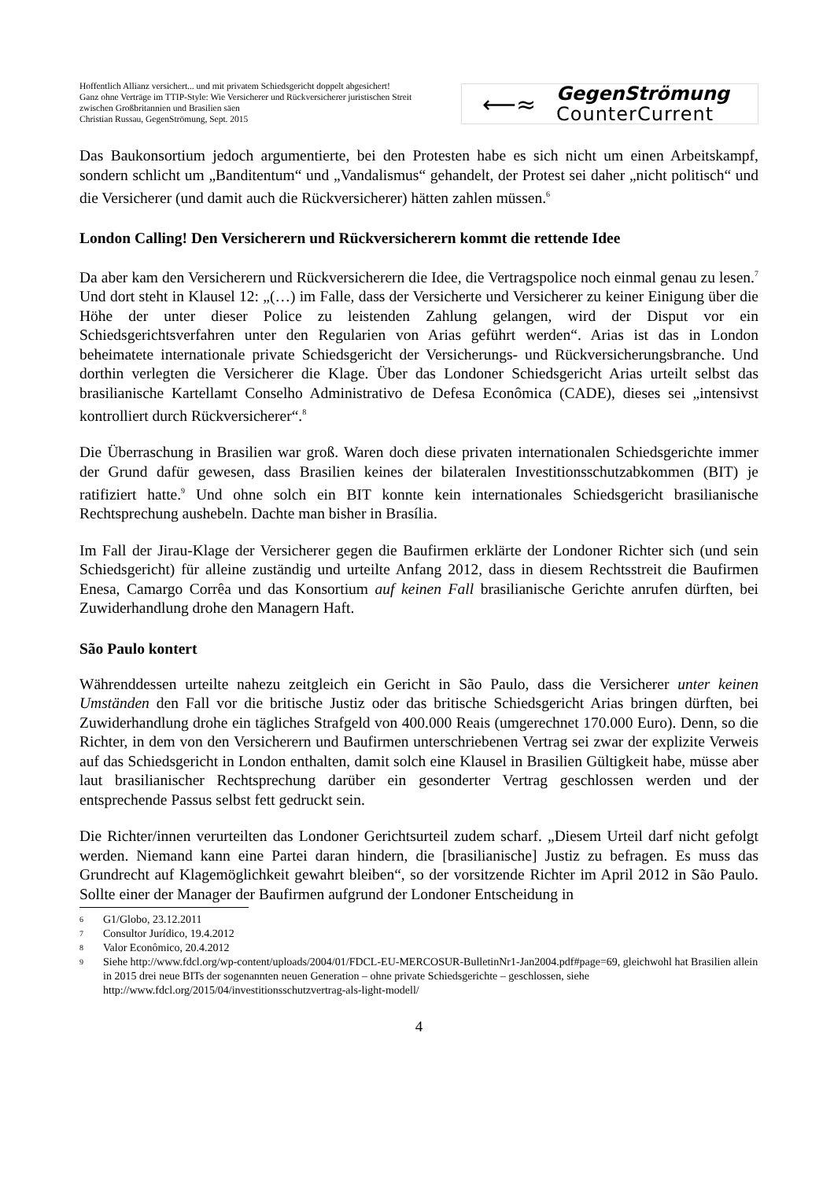Hoffentlich Allianz versichert... und mit privatem Schiedsgericht doppelt abgesichert!
Ganz ohne Verträge im TTIP-Style: Wie Versicherer und Rückversicherer juristischen Streit zwischen Großbritannien und Brasilien säen
Christian Russau, GegenStrömung, Sept. 2015
⟵≈
GegenStrömung
CounterCurrent
Das Baukonsortium jedoch argumentierte, bei den Protesten habe es sich nicht um einen Arbeitskampf, sondern schlicht um „Banditentum“ und „Vandalismus“ gehandelt, der Protest sei daher „nicht politisch“ und die Versicherer (und damit auch die Rückversicherer) hätten zahlen müssen.<sup>6</sup>
London Calling! Den Versicherern und Rückversicherern kommt die rettende Idee
Da aber kam den Versicherern und Rückversicherern die Idee, die Vertragspolice noch einmal genau zu lesen.<sup>7</sup> Und dort steht in Klausel 12: „(…) im Falle, dass der Versicherte und Versicherer zu keiner Einigung über die Höhe der unter dieser Police zu leistenden Zahlung gelangen, wird der Disput vor ein Schiedsgerichtsverfahren unter den Regularien von Arias geführt werden“. Arias ist das in London beheimatete internationale private Schiedsgericht der Versicherungs- und Rückversicherungsbranche. Und dorthin verlegten die Versicherer die Klage. Über das Londoner Schiedsgericht Arias urteilt selbst das brasilianische Kartellamt Conselho Administrativo de Defesa Econômica (CADE), dieses sei „intensivst kontrolliert durch Rückversicherer“.<sup>8</sup>
Die Überraschung in Brasilien war groß. Waren doch diese privaten internationalen Schiedsgerichte immer der Grund dafür gewesen, dass Brasilien keines der bilateralen Investitionsschutzabkommen (BIT) je ratifiziert hatte.<sup>9</sup> Und ohne solch ein BIT konnte kein internationales Schiedsgericht brasilianische Rechtsprechung aushebeln. Dachte man bisher in Brasília.
Im Fall der Jirau-Klage der Versicherer gegen die Baufirmen erklärte der Londoner Richter sich (und sein Schiedsgericht) für alleine zuständig und urteilte Anfang 2012, dass in diesem Rechtsstreit die Baufirmen Enesa, Camargo Corrêa und das Konsortium auf keinen Fall brasilianische Gerichte anrufen dürften, bei Zuwiderhandlung drohe den Managern Haft.
São Paulo kontert
Währenddessen urteilte nahezu zeitgleich ein Gericht in São Paulo, dass die Versicherer unter keinen Umständen den Fall vor die britische Justiz oder das britische Schiedsgericht Arias bringen dürften, bei Zuwiderhandlung drohe ein tägliches Strafgeld von 400.000 Reais (umgerechnet 170.000 Euro). Denn, so die Richter, in dem von den Versicherern und Baufirmen unterschriebenen Vertrag sei zwar der explizite Verweis auf das Schiedsgericht in London enthalten, damit solch eine Klausel in Brasilien Gültigkeit habe, müsse aber laut brasilianischer Rechtsprechung darüber ein gesonderter Vertrag geschlossen werden und der entsprechende Passus selbst fett gedruckt sein.
Die Richter/innen verurteilten das Londoner Gerichtsurteil zudem scharf. „Diesem Urteil darf nicht gefolgt werden. Niemand kann eine Partei daran hindern, die [brasilianische] Justiz zu befragen. Es muss das Grundrecht auf Klagemöglichkeit gewahrt bleiben“, so der vorsitzende Richter im April 2012 in São Paulo. Sollte einer der Manager der Baufirmen aufgrund der Londoner Entscheidung in
6 G1/Globo, 23.12.2011
7 Consultor Jurídico, 19.4.2012
8 Valor Econômico, 20.4.2012
9 Siehe http://www.fdcl.org/wp-content/uploads/2004/01/FDCL-EU-MERCOSUR-BulletinNr1-Jan2004.pdf#page=69, gleichwohl hat Brasilien allein in 2015 drei neue BITs der sogenannten neuen Generation – ohne private Schiedsgerichte – geschlossen, siehe http://www.fdcl.org/2015/04/investitionsschutzvertrag-als-light-modell/
4